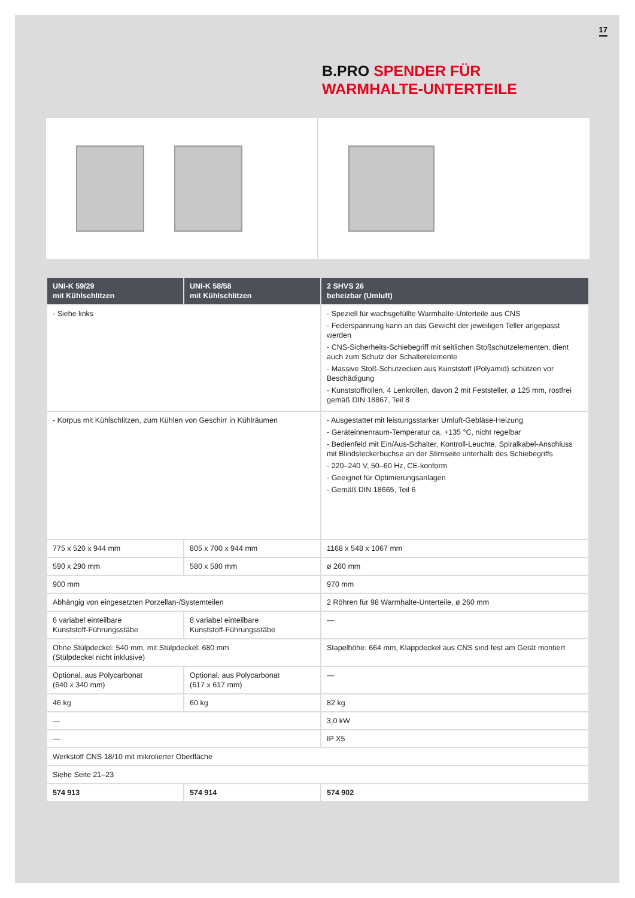17
B.PRO SPENDER FÜR
WARMHALTE-UNTERTEILE
| UNI-K 59/29 mit Kühlschlitzen | UNI-K 58/58 mit Kühlschlitzen | 2 SHVS 26 beheizbar (Umluft) |
| --- | --- | --- |
| - Siehe links | | - Speziell für wachsgefüllte Warmhalte-Unterteile aus CNS - Federspannung kann an das Gewicht der jeweiligen Teller angepasst werden - CNS-Sicherheits-Schiebegriff mit seitlichen Stoßschutzelementen, dient auch zum Schutz der Schalterelemente - Massive Stoß-Schutzecken aus Kunststoff (Polyamid) schützen vor Beschädigung - Kunststoffrollen, 4 Lenkrollen, davon 2 mit Feststeller, ø 125 mm, rostfrei gemäß DIN 18867, Teil 8 |
| - Korpus mit Kühlschlitzen, zum Kühlen von Geschirr in Kühlräumen | | - Ausgestattet mit leistungsstarker Umluft-Gebläse-Heizung - Geräteinnenraum-Temperatur ca. +135 °C, nicht regelbar - Bedienfeld mit Ein/Aus-Schalter, Kontroll-Leuchte, Spiralkabel-Anschluss mit Blindsteckerbuchse an der Stirnseite unterhalb des Schiebegriffs - 220–240 V, 50–60 Hz, CE-konform - Geeignet für Optimierungsanlagen - Gemäß DIN 18665, Teil 6 |
| 775 x 520 x 944 mm | 805 x 700 x 944 mm | 1168 x 548 x 1067 mm |
| 590 x 290 mm | 580 x 580 mm | ø 260 mm |
| 900 mm | | 970 mm |
| Abhängig von eingesetzten Porzellan-/Systemteilen | | 2 Röhren für 98 Warmhalte-Unterteile, ø 260 mm |
| 6 variabel einteilbare Kunststoff-Führungsstäbe | 8 variabel einteilbare Kunststoff-Führungsstäbe | — |
| Ohne Stülpdeckel: 540 mm, mit Stülpdeckel: 680 mm (Stülpdeckel nicht inklusive) | | Stapelhöhe: 664 mm, Klappdeckel aus CNS sind fest am Gerät montiert |
| Optional, aus Polycarbonat (640 x 340 mm) | Optional, aus Polycarbonat (617 x 617 mm) | — |
| 46 kg | 60 kg | 82 kg |
| — | | 3,0 kW |
| — | | IP X5 |
| Werkstoff CNS 18/10 mit mikrolierter Oberfläche | | |
| Siehe Seite 21–23 | | |
| 574 913 | 574 914 | 574 902 |